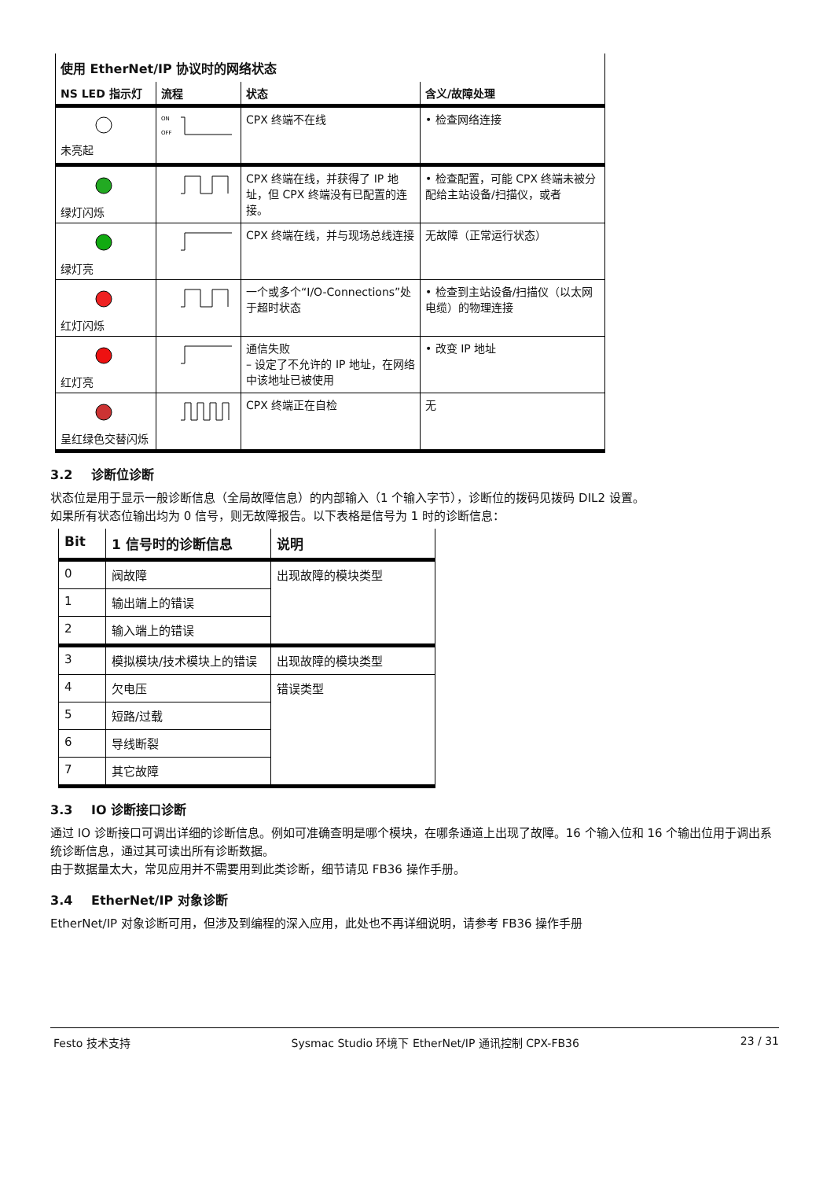| 使用 EtherNet/IP 协议时的网络状态 | | | |
| NS LED 指示灯 | 流程 | 状态 | 含义/故障处理 |
| 未亮起 | ON OFF | CPX 终端不在线 | • 检查网络连接 |
| 绿灯闪烁 | | CPX 终端在线，并获得了 IP 地址，但 CPX 终端没有已配置的连接。 | • 检查配置，可能 CPX 终端未被分配给主站设备/扫描仪，或者 |
| 绿灯亮 | | CPX 终端在线，并与现场总线连接 | 无故障（正常运行状态） |
| 红灯闪烁 | | 一个或多个“I/O-Connections”处于超时状态 | • 检查到主站设备/扫描仪（以太网电缆）的物理连接 |
| 红灯亮 | | 通信失败 – 设定了不允许的 IP 地址，在网络中该地址已被使用 | • 改变 IP 地址 |
| 呈红绿色交替闪烁 | | CPX 终端正在自检 | 无 |
3.2 诊断位诊断
状态位是用于显示一般诊断信息（全局故障信息）的内部输入（1 个输入字节），诊断位的拨码见拨码 DIL2 设置。
如果所有状态位输出均为 0 信号，则无故障报告。以下表格是信号为 1 时的诊断信息：
| Bit | 1 信号时的诊断信息 | 说明 |
| --- | --- | --- |
| 0 | 阀故障 | 出现故障的模块类型 |
| 1 | 输出端上的错误 | |
| 2 | 输入端上的错误 | |
| 3 | 模拟模块/技术模块上的错误 | 出现故障的模块类型 |
| 4 | 欠电压 | 错误类型 |
| 5 | 短路/过载 | |
| 6 | 导线断裂 | |
| 7 | 其它故障 | |
3.3 IO 诊断接口诊断
通过 IO 诊断接口可调出详细的诊断信息。例如可准确查明是哪个模块，在哪条通道上出现了故障。16 个输入位和 16 个输出位用于调出系统诊断信息，通过其可读出所有诊断数据。
由于数据量太大，常见应用并不需要用到此类诊断，细节请见 FB36 操作手册。
3.4 EtherNet/IP 对象诊断
EtherNet/IP 对象诊断可用，但涉及到编程的深入应用，此处也不再详细说明，请参考 FB36 操作手册
Festo 技术支持 Sysmac Studio 环境下 EtherNet/IP 通讯控制 CPX-FB36 23 / 31